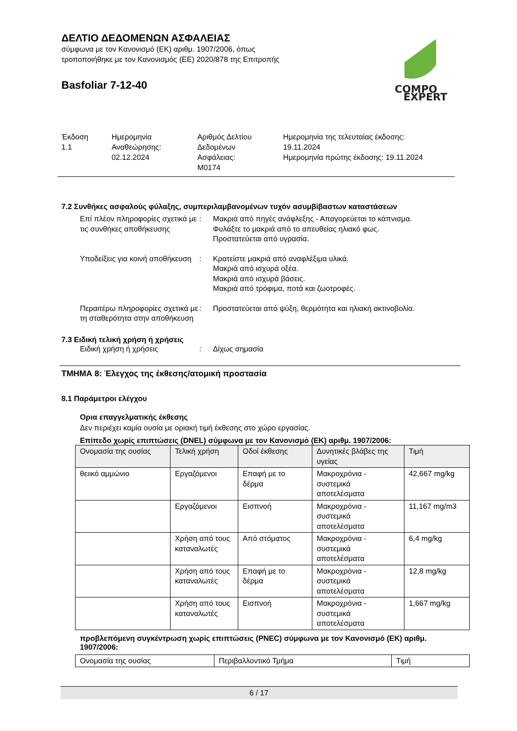COMPO
EXPERT
ΔΕΛΤΙΟ ΔΕΔΟΜΕΝΩΝ ΑΣΦΑΛΕΙΑΣ
σύμφωνα με τον Κανονισμό (ΕΚ) αριθμ. 1907/2006, όπως
τροποποιήθηκε με τον Κανονισμός (ΕΕ) 2020/878 της Επιτροπής
Basfoliar 7-12-40
Έκδοση
1.1
Ημερομηνία
Αναθεώρησης:
02.12.2024
Αριθμός Δελτίου
Δεδομένων
Ασφάλειας:
M0174
Ημερομηνία της τελευταίας έκδοσης:
19.11.2024
Ημερομηνία πρώτης έκδοσης: 19.11.2024
7.2 Συνθήκες ασφαλούς φύλαξης, συμπεριλαμβανομένων τυχόν ασυμβίβαστων καταστάσεων
Επί πλέον πληροφορίες σχετικά με τις συνθήκες αποθήκευσης
: Μακριά από πηγές ανάφλεξης - Απαγορεύεται το κάπνισμα.
Φυλάξτε το μακριά από το απευθείας ηλιακό φως.
Προστατεύεται από υγρασία.
Υποδείξεις για κοινή αποθήκευση
: Κρατείστε μακριά από αναφλέξιμα υλικά.
Μακριά από ισχυρά οξέα.
Μακριά από ισχυρά βάσεις.
Μακριά από τρόφιμα, ποτά και ζωοτροφές.
Περαιτέρω πληροφορίες σχετικά με τη σταθερότητα στην αποθήκευση
: Προστατεύεται από ψύξη, θερμότητα και ηλιακή ακτινοβολία.
7.3 Ειδική τελική χρήση ή χρήσεις
Ειδική χρήση ή χρήσεις : Δίχως σημασία
ΤΜΗΜΑ 8: Έλεγχος της έκθεσης/ατομική προστασία
8.1 Παράμετροι ελέγχου
Ορια επαγγελματικής έκθεσης
Δεν περιέχει καμία ουσία με οριακή τιμή έκθεσης στο χώρο εργασίας.
Επίπεδο χωρίς επιπτώσεις (DNEL) σύμφωνα με τον Κανονισμό (ΕΚ) αριθμ. 1907/2006:
| Ονομασία της ουσίας | Τελική χρήση | Οδοί έκθεσης | Δυνητικές βλάβες της υγείας | Τιμή |
| --- | --- | --- | --- | --- |
| θειικό αμμώνιο | Εργαζόμενοι | Επαφή με το δέρμα | Μακροχρόνια - συστεμικά αποτελέσματα | 42,667 mg/kg |
| | Εργαζόμενοι | Εισπνοή | Μακροχρόνια - συστεμικά αποτελέσματα | 11,167 mg/m3 |
| | Χρήση από τους καταναλωτές | Από στόματος | Μακροχρόνια - συστεμικά αποτελέσματα | 6,4 mg/kg |
| | Χρήση από τους καταναλωτές | Επαφή με το δέρμα | Μακροχρόνια - συστεμικά αποτελέσματα | 12,8 mg/kg |
| | Χρήση από τους καταναλωτές | Εισπνοή | Μακροχρόνια - συστεμικά αποτελέσματα | 1,667 mg/kg |
προβλεπόμενη συγκέντρωση χωρίς επιπτώσεις (PNEC) σύμφωνα με τον Κανονισμό (ΕΚ) αριθμ. 1907/2006:
| Ονομασία της ουσίας | Περιβαλλοντικό Τμήμα | Τιμή |
| --- | --- | --- |
6 / 17